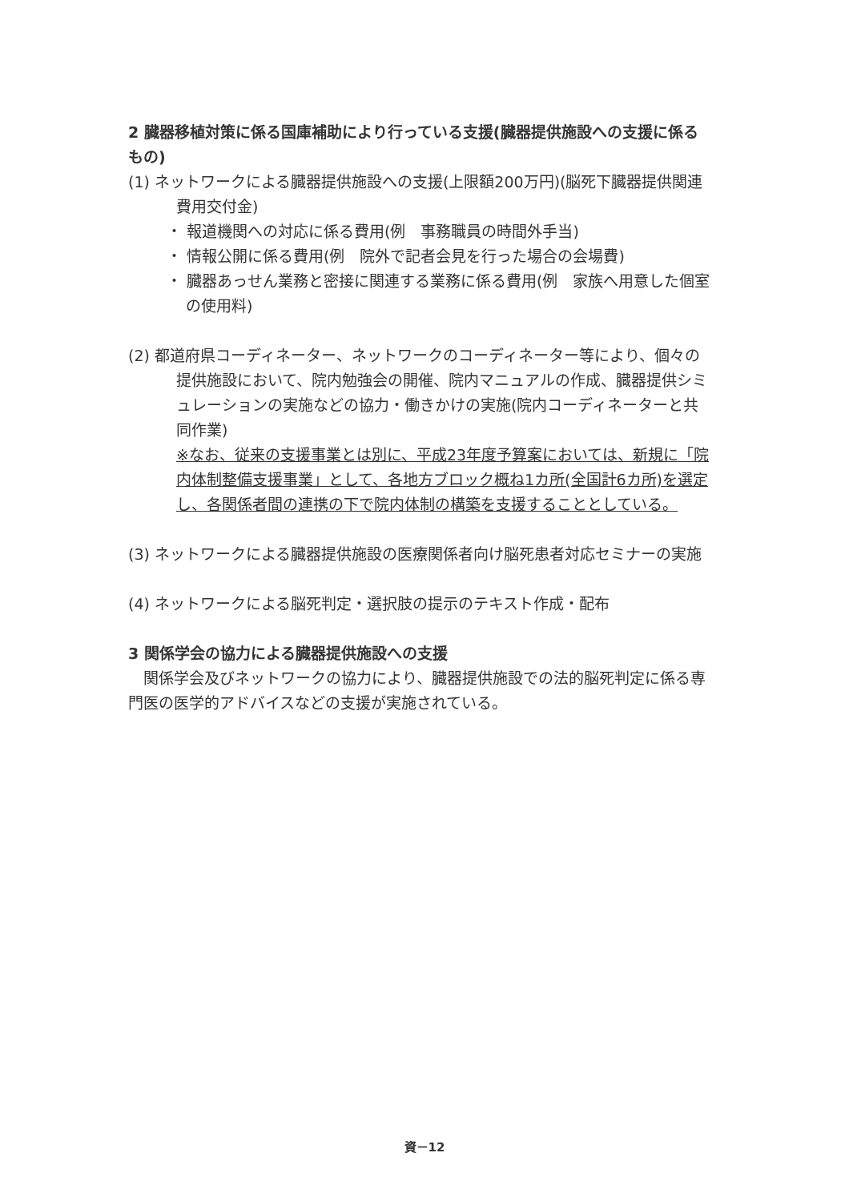2 臓器移植対策に係る国庫補助により行っている支援(臓器提供施設への支援に係るもの)
(1) ネットワークによる臓器提供施設への支援(上限額200万円)(脳死下臓器提供関連費用交付金)
・ 報道機関への対応に係る費用(例　事務職員の時間外手当)
・ 情報公開に係る費用(例　院外で記者会見を行った場合の会場費)
・ 臓器あっせん業務と密接に関連する業務に係る費用(例　家族へ用意した個室の使用料)
(2) 都道府県コーディネーター、ネットワークのコーディネーター等により、個々の提供施設において、院内勉強会の開催、院内マニュアルの作成、臓器提供シミュレーションの実施などの協力・働きかけの実施(院内コーディネーターと共同作業)
※なお、従来の支援事業とは別に、平成23年度予算案においては、新規に「院内体制整備支援事業」として、各地方ブロック概ね1カ所(全国計6カ所)を選定し、各関係者間の連携の下で院内体制の構築を支援することとしている。
(3) ネットワークによる臓器提供施設の医療関係者向け脳死患者対応セミナーの実施
(4) ネットワークによる脳死判定・選択肢の提示のテキスト作成・配布
3 関係学会の協力による臓器提供施設への支援
関係学会及びネットワークの協力により、臓器提供施設での法的脳死判定に係る専門医の医学的アドバイスなどの支援が実施されている。
資－12